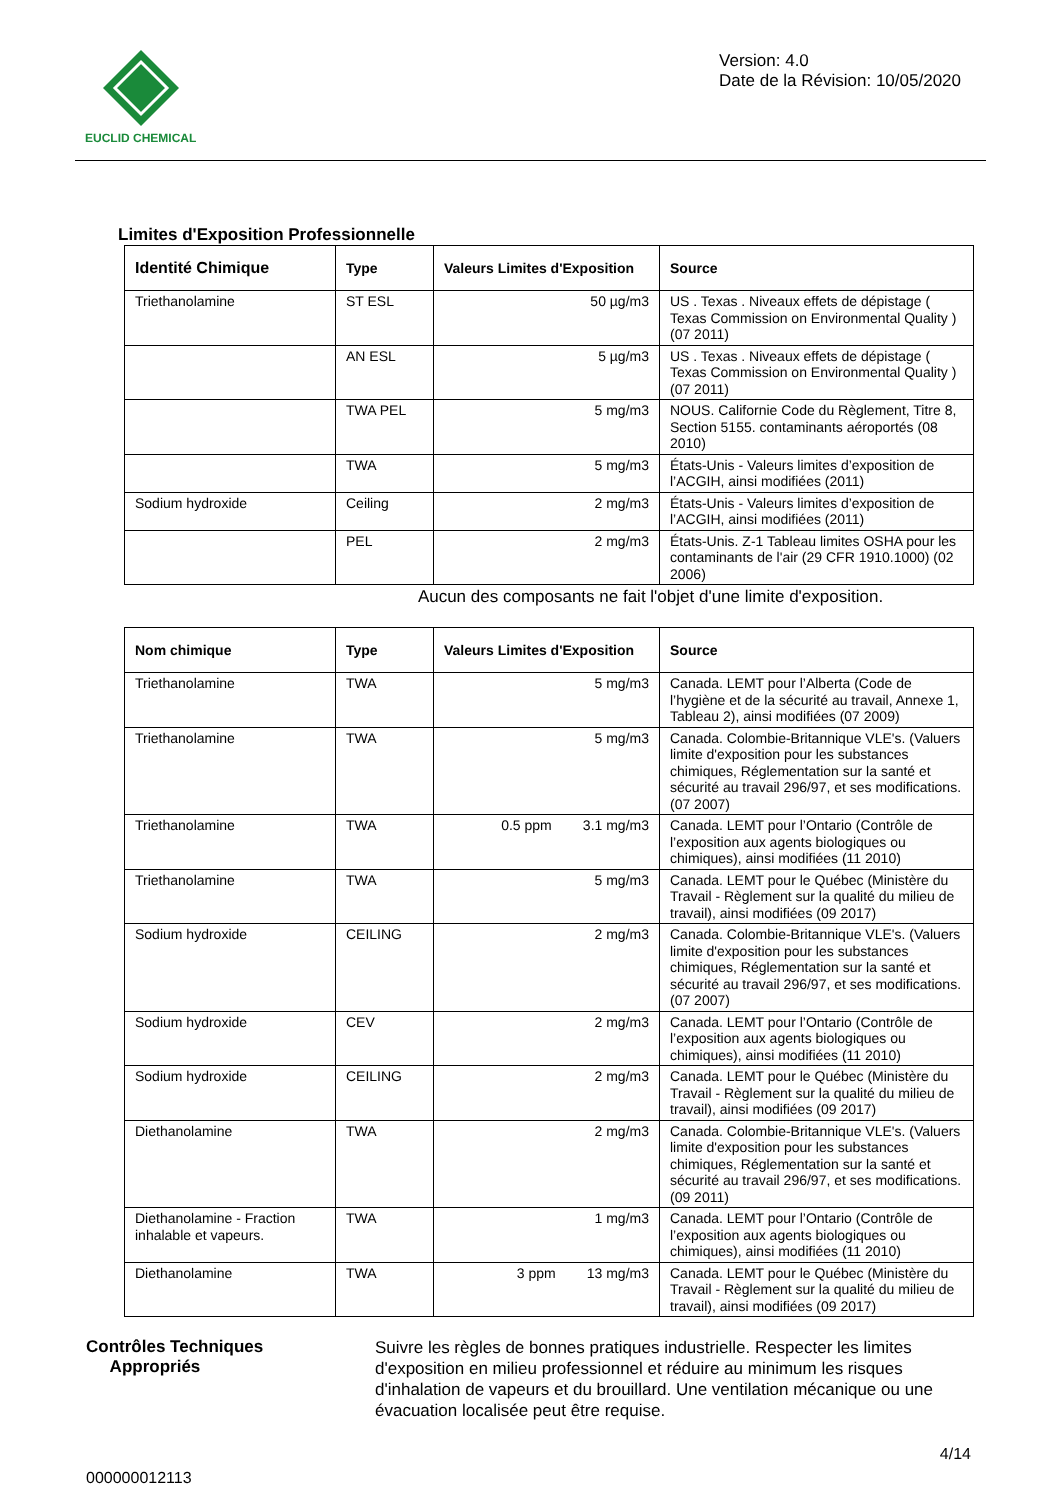EUCLID CHEMICAL
Version: 4.0
Date de la Révision: 10/05/2020
Limites d'Exposition Professionnelle
| Identité Chimique | Type | Valeurs Limites d'Exposition | Source |
| --- | --- | --- | --- |
| Triethanolamine | ST ESL | 50 µg/m3 | US . Texas . Niveaux effets de dépistage ( Texas Commission on Environmental Quality ) (07 2011) |
| | AN ESL | 5 µg/m3 | US . Texas . Niveaux effets de dépistage ( Texas Commission on Environmental Quality ) (07 2011) |
| | TWA PEL | 5 mg/m3 | NOUS. Californie Code du Règlement, Titre 8, Section 5155. contaminants aéroportés (08 2010) |
| | TWA | 5 mg/m3 | États-Unis - Valeurs limites d’exposition de l’ACGIH, ainsi modifiées (2011) |
| Sodium hydroxide | Ceiling | 2 mg/m3 | États-Unis - Valeurs limites d’exposition de l’ACGIH, ainsi modifiées (2011) |
| | PEL | 2 mg/m3 | États-Unis. Z-1 Tableau limites OSHA pour les contaminants de l'air (29 CFR 1910.1000) (02 2006) |
Aucun des composants ne fait l'objet d'une limite d'exposition.
| Nom chimique | Type | Valeurs Limites d'Exposition | Source |
| --- | --- | --- | --- |
| Triethanolamine | TWA | 5 mg/m3 | Canada. LEMT pour l’Alberta (Code de l’hygiène et de la sécurité au travail, Annexe 1, Tableau 2), ainsi modifiées (07 2009) |
| Triethanolamine | TWA | 5 mg/m3 | Canada. Colombie-Britannique VLE's. (Valuers limite d'exposition pour les substances chimiques, Réglementation sur la santé et sécurité au travail 296/97, et ses modifications. (07 2007) |
| Triethanolamine | TWA | 0.5 ppm 3.1 mg/m3 | Canada. LEMT pour l’Ontario (Contrôle de l’exposition aux agents biologiques ou chimiques), ainsi modifiées (11 2010) |
| Triethanolamine | TWA | 5 mg/m3 | Canada. LEMT pour le Québec (Ministère du Travail - Règlement sur la qualité du milieu de travail), ainsi modifiées (09 2017) |
| Sodium hydroxide | CEILING | 2 mg/m3 | Canada. Colombie-Britannique VLE's. (Valuers limite d'exposition pour les substances chimiques, Réglementation sur la santé et sécurité au travail 296/97, et ses modifications. (07 2007) |
| Sodium hydroxide | CEV | 2 mg/m3 | Canada. LEMT pour l’Ontario (Contrôle de l’exposition aux agents biologiques ou chimiques), ainsi modifiées (11 2010) |
| Sodium hydroxide | CEILING | 2 mg/m3 | Canada. LEMT pour le Québec (Ministère du Travail - Règlement sur la qualité du milieu de travail), ainsi modifiées (09 2017) |
| Diethanolamine | TWA | 2 mg/m3 | Canada. Colombie-Britannique VLE's. (Valuers limite d'exposition pour les substances chimiques, Réglementation sur la santé et sécurité au travail 296/97, et ses modifications. (09 2011) |
| Diethanolamine - Fraction inhalable et vapeurs. | TWA | 1 mg/m3 | Canada. LEMT pour l’Ontario (Contrôle de l’exposition aux agents biologiques ou chimiques), ainsi modifiées (11 2010) |
| Diethanolamine | TWA | 3 ppm 13 mg/m3 | Canada. LEMT pour le Québec (Ministère du Travail - Règlement sur la qualité du milieu de travail), ainsi modifiées (09 2017) |
Contrôles Techniques
Appropriés
Suivre les règles de bonnes pratiques industrielle. Respecter les limites d'exposition en milieu professionnel et réduire au minimum les risques d'inhalation de vapeurs et du brouillard. Une ventilation mécanique ou une évacuation localisée peut être requise.
4/14
000000012113